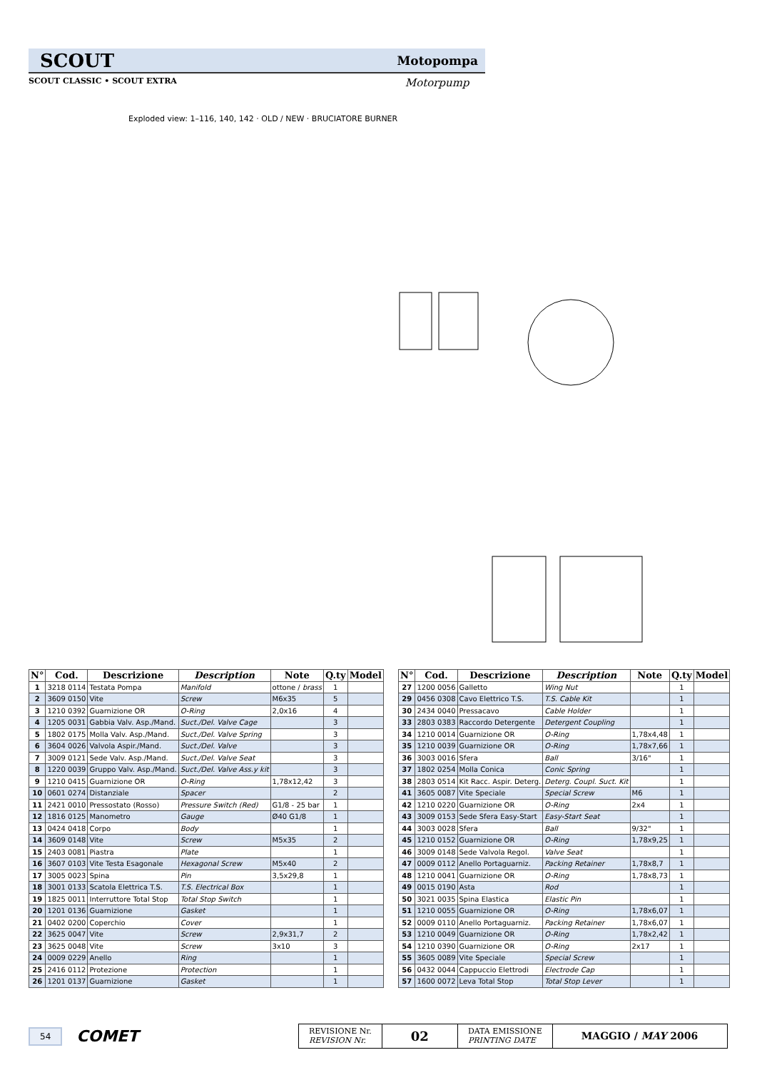SCOUT Motopompa
SCOUT CLASSIC • SCOUT EXTRA Motorpump
Exploded view: 1–116, 140, 142 · OLD / NEW · BRUCIATORE BURNER
| N° | Cod. | Descrizione | Description | Note | Q.ty | Model |
| --- | --- | --- | --- | --- | --- | --- |
| 1 | 3218 0114 | Testata Pompa | Manifold | ottone / brass | 1 | |
| 2 | 3609 0150 | Vite | Screw | M6x35 | 5 | |
| 3 | 1210 0392 | Guarnizione OR | O-Ring | 2,0x16 | 4 | |
| 4 | 1205 0031 | Gabbia Valv. Asp./Mand. | Suct./Del. Valve Cage | | 3 | |
| 5 | 1802 0175 | Molla Valv. Asp./Mand. | Suct./Del. Valve Spring | | 3 | |
| 6 | 3604 0026 | Valvola Aspir./Mand. | Suct./Del. Valve | | 3 | |
| 7 | 3009 0121 | Sede Valv. Asp./Mand. | Suct./Del. Valve Seat | | 3 | |
| 8 | 1220 0039 | Gruppo Valv. Asp./Mand. | Suct./Del. Valve Ass.y kit | | 3 | |
| 9 | 1210 0415 | Guarnizione OR | O-Ring | 1,78x12,42 | 3 | |
| 10 | 0601 0274 | Distanziale | Spacer | | 2 | |
| 11 | 2421 0010 | Pressostato (Rosso) | Pressure Switch (Red) | G1/8 - 25 bar | 1 | |
| 12 | 1816 0125 | Manometro | Gauge | Ø40 G1/8 | 1 | |
| 13 | 0424 0418 | Corpo | Body | | 1 | |
| 14 | 3609 0148 | Vite | Screw | M5x35 | 2 | |
| 15 | 2403 0081 | Piastra | Plate | | 1 | |
| 16 | 3607 0103 | Vite Testa Esagonale | Hexagonal Screw | M5x40 | 2 | |
| 17 | 3005 0023 | Spina | Pin | 3,5x29,8 | 1 | |
| 18 | 3001 0133 | Scatola Elettrica T.S. | T.S. Electrical Box | | 1 | |
| 19 | 1825 0011 | Interruttore Total Stop | Total Stop Switch | | 1 | |
| 20 | 1201 0136 | Guarnizione | Gasket | | 1 | |
| 21 | 0402 0200 | Coperchio | Cover | | 1 | |
| 22 | 3625 0047 | Vite | Screw | 2,9x31,7 | 2 | |
| 23 | 3625 0048 | Vite | Screw | 3x10 | 3 | |
| 24 | 0009 0229 | Anello | Ring | | 1 | |
| 25 | 2416 0112 | Protezione | Protection | | 1 | |
| 26 | 1201 0137 | Guarnizione | Gasket | | 1 | |
| N° | Cod. | Descrizione | Description | Note | Q.ty | Model |
| --- | --- | --- | --- | --- | --- | --- |
| 27 | 1200 0056 | Galletto | Wing Nut | | 1 | |
| 29 | 0456 0308 | Cavo Elettrico T.S. | T.S. Cable Kit | | 1 | |
| 30 | 2434 0040 | Pressacavo | Cable Holder | | 1 | |
| 33 | 2803 0383 | Raccordo Detergente | Detergent Coupling | | 1 | |
| 34 | 1210 0014 | Guarnizione OR | O-Ring | 1,78x4,48 | 1 | |
| 35 | 1210 0039 | Guarnizione OR | O-Ring | 1,78x7,66 | 1 | |
| 36 | 3003 0016 | Sfera | Ball | 3/16" | 1 | |
| 37 | 1802 0254 | Molla Conica | Conic Spring | | 1 | |
| 38 | 2803 0514 | Kit Racc. Aspir. Deterg. | Deterg. Coupl. Suct. Kit | | 1 | |
| 41 | 3605 0087 | Vite Speciale | Special Screw | M6 | 1 | |
| 42 | 1210 0220 | Guarnizione OR | O-Ring | 2x4 | 1 | |
| 43 | 3009 0153 | Sede Sfera Easy-Start | Easy-Start Seat | | 1 | |
| 44 | 3003 0028 | Sfera | Ball | 9/32" | 1 | |
| 45 | 1210 0152 | Guarnizione OR | O-Ring | 1,78x9,25 | 1 | |
| 46 | 3009 0148 | Sede Valvola Regol. | Valve Seat | | 1 | |
| 47 | 0009 0112 | Anello Portaguarniz. | Packing Retainer | 1,78x8,7 | 1 | |
| 48 | 1210 0041 | Guarnizione OR | O-Ring | 1,78x8,73 | 1 | |
| 49 | 0015 0190 | Asta | Rod | | 1 | |
| 50 | 3021 0035 | Spina Elastica | Elastic Pin | | 1 | |
| 51 | 1210 0055 | Guarnizione OR | O-Ring | 1,78x6,07 | 1 | |
| 52 | 0009 0110 | Anello Portaguarniz. | Packing Retainer | 1,78x6,07 | 1 | |
| 53 | 1210 0049 | Guarnizione OR | O-Ring | 1,78x2,42 | 1 | |
| 54 | 1210 0390 | Guarnizione OR | O-Ring | 2x17 | 1 | |
| 55 | 3605 0089 | Vite Speciale | Special Screw | | 1 | |
| 56 | 0432 0044 | Cappuccio Elettrodi | Electrode Cap | | 1 | |
| 57 | 1600 0072 | Leva Total Stop | Total Stop Lever | | 1 | |
54 COMET
REVISIONE Nr.
REVISION Nr.
02
DATA EMISSIONE
PRINTING DATE
MAGGIO / MAY 2006